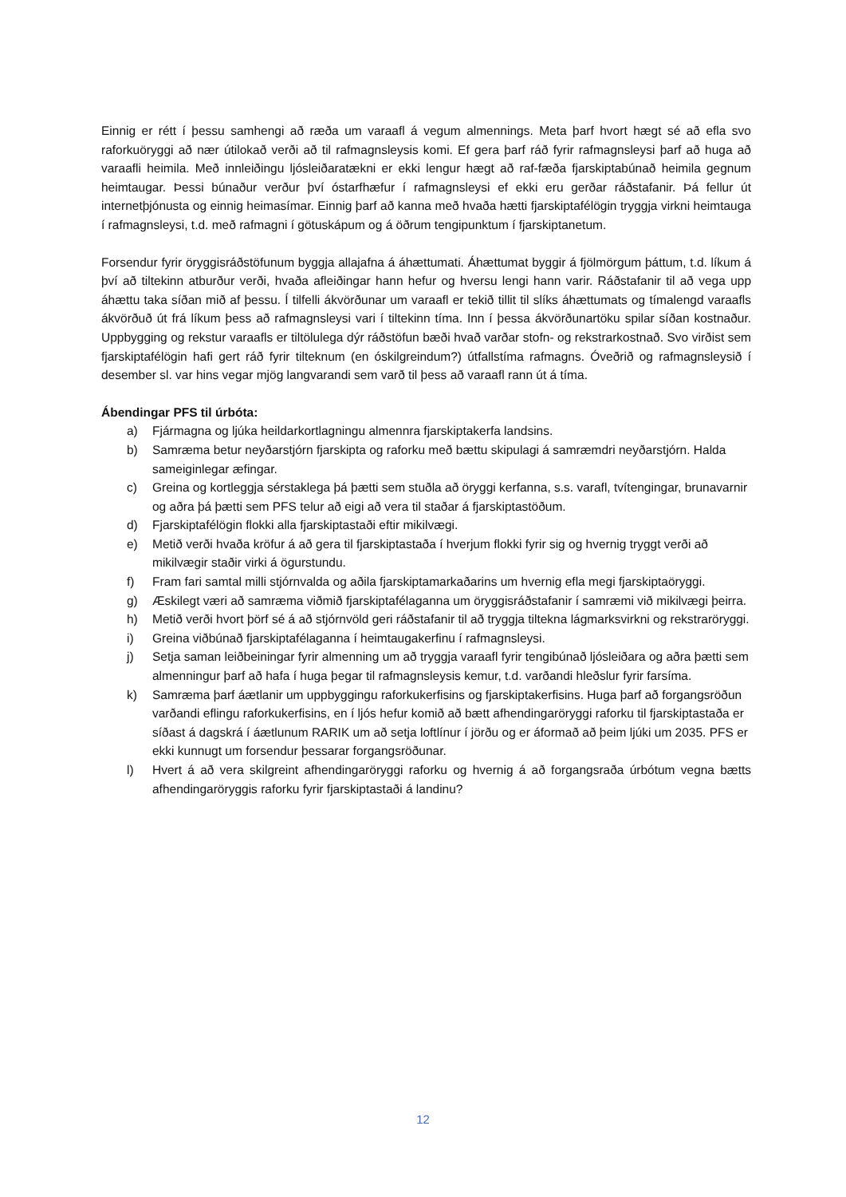Einnig er rétt í þessu samhengi að ræða um varaafl á vegum almennings. Meta þarf hvort hægt sé að efla svo raforkuöryggi að nær útilokað verði að til rafmagnsleysis komi. Ef gera þarf ráð fyrir rafmagnsleysi þarf að huga að varaafli heimila. Með innleiðingu ljósleiðaratækni er ekki lengur hægt að raf-fæða fjarskiptabúnað heimila gegnum heimtaugar. Þessi búnaður verður því óstarfhæfur í rafmagnsleysi ef ekki eru gerðar ráðstafanir. Þá fellur út internetþjónusta og einnig heimasímar. Einnig þarf að kanna með hvaða hætti fjarskiptafélögin tryggja virkni heimtauga í rafmagnsleysi, t.d. með rafmagni í götuskápum og á öðrum tengipunktum í fjarskiptanetum.
Forsendur fyrir öryggisráðstöfunum byggja allajafna á áhættumati. Áhættumat byggir á fjölmörgum þáttum, t.d. líkum á því að tiltekinn atburður verði, hvaða afleiðingar hann hefur og hversu lengi hann varir. Ráðstafanir til að vega upp áhættu taka síðan mið af þessu. Í tilfelli ákvörðunar um varaafl er tekið tillit til slíks áhættumats og tímalengd varaafls ákvörðuð út frá líkum þess að rafmagnsleysi vari í tiltekinn tíma. Inn í þessa ákvörðunartöku spilar síðan kostnaður. Uppbygging og rekstur varaafls er tiltölulega dýr ráðstöfun bæði hvað varðar stofn- og rekstrarkostnað. Svo virðist sem fjarskiptafélögin hafi gert ráð fyrir tilteknum (en óskilgreindum?) útfallstíma rafmagns. Óveðrið og rafmagnsleysið í desember sl. var hins vegar mjög langvarandi sem varð til þess að varaafl rann út á tíma.
Ábendingar PFS til úrbóta:
a) Fjármagna og ljúka heildarkortlagningu almennra fjarskiptakerfa landsins.
b) Samræma betur neyðarstjórn fjarskipta og raforku með bættu skipulagi á samræmdri neyðarstjórn. Halda sameiginlegar æfingar.
c) Greina og kortleggja sérstaklega þá þætti sem stuðla að öryggi kerfanna, s.s. varafl, tvítengingar, brunavarnir og aðra þá þætti sem PFS telur að eigi að vera til staðar á fjarskiptastöðum.
d) Fjarskiptafélögin flokki alla fjarskiptastaði eftir mikilvægi.
e) Metið verði hvaða kröfur á að gera til fjarskiptastaða í hverjum flokki fyrir sig og hvernig tryggt verði að mikilvægir staðir virki á ögurstundu.
f) Fram fari samtal milli stjórnvalda og aðila fjarskiptamarkaðarins um hvernig efla megi fjarskiptaöryggi.
g) Æskilegt væri að samræma viðmið fjarskiptafélaganna um öryggisráðstafanir í samræmi við mikilvægi þeirra.
h) Metið verði hvort þörf sé á að stjórnvöld geri ráðstafanir til að tryggja tiltekna lágmarksvirkni og rekstraröryggi.
i) Greina viðbúnað fjarskiptafélaganna í heimtaugakerfinu í rafmagnsleysi.
j) Setja saman leiðbeiningar fyrir almenning um að tryggja varaafl fyrir tengibúnað ljósleiðara og aðra þætti sem almenningur þarf að hafa í huga þegar til rafmagnsleysis kemur, t.d. varðandi hleðslur fyrir farsíma.
k) Samræma þarf áætlanir um uppbyggingu raforkukerfisins og fjarskiptakerfisins. Huga þarf að forgangsröðun varðandi eflingu raforkukerfisins, en í ljós hefur komið að bætt afhendingaröryggi raforku til fjarskiptastaða er síðast á dagskrá í áætlunum RARIK um að setja loftlínur í jörðu og er áformað að þeim ljúki um 2035. PFS er ekki kunnugt um forsendur þessarar forgangsröðunar.
l) Hvert á að vera skilgreint afhendingaröryggi raforku og hvernig á að forgangsraða úrbótum vegna bætts afhendingaröryggis raforku fyrir fjarskiptastaði á landinu?
12